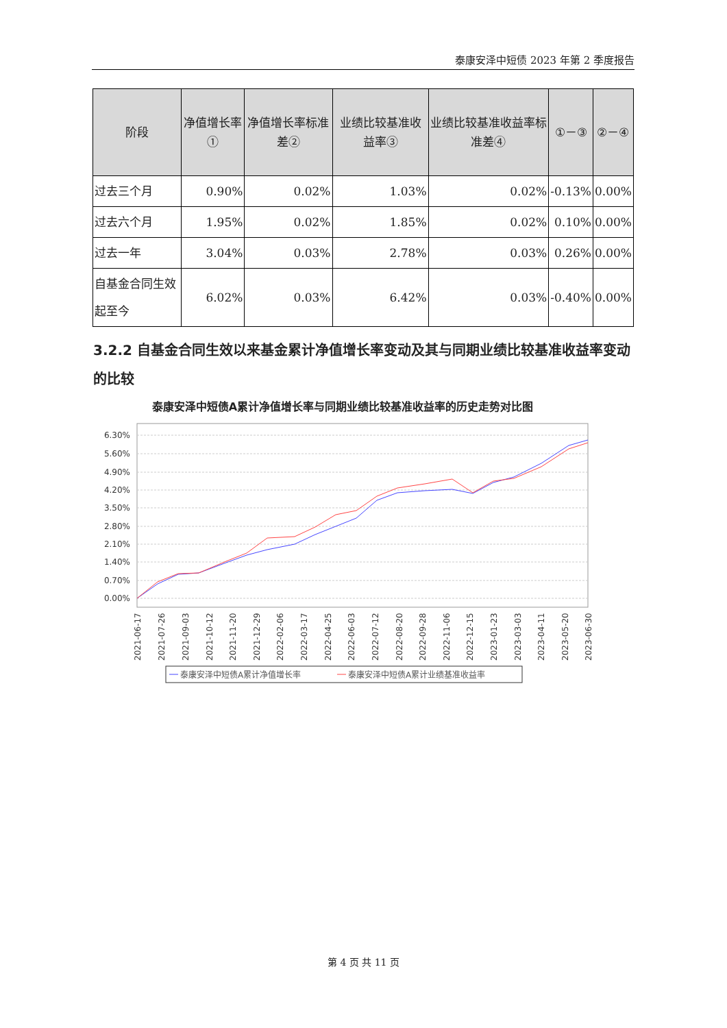泰康安泽中短债 2023 年第 2 季度报告
| 阶段 | 净值增长率① | 净值增长率标准差② | 业绩比较基准收益率③ | 业绩比较基准收益率标准差④ | ①－③ | ②－④ |
| --- | --- | --- | --- | --- | --- | --- |
| 过去三个月 | 0.90% | 0.02% | 1.03% | 0.02% | -0.13% | 0.00% |
| 过去六个月 | 1.95% | 0.02% | 1.85% | 0.02% | 0.10% | 0.00% |
| 过去一年 | 3.04% | 0.03% | 2.78% | 0.03% | 0.26% | 0.00% |
| 自基金合同生效起至今 | 6.02% | 0.03% | 6.42% | 0.03% | -0.40% | 0.00% |
3.2.2 自基金合同生效以来基金累计净值增长率变动及其与同期业绩比较基准收益率变动的比较
泰康安泽中短债A累计净值增长率与同期业绩比较基准收益率的历史走势对比图
6.30%
5.60%
4.90%
4.20%
3.50%
2.80%
2.10%
1.40%
0.70%
0.00%
2021-06-17
2021-07-26
2021-09-03
2021-10-12
2021-11-20
2021-12-29
2022-02-06
2022-03-17
2022-04-25
2022-06-03
2022-07-12
2022-08-20
2022-09-28
2022-11-06
2022-12-15
2023-01-23
2023-03-03
2023-04-11
2023-05-20
2023-06-30
泰康安泽中短债A累计净值增长率
泰康安泽中短债A累计业绩基准收益率
第 4 页 共 11 页